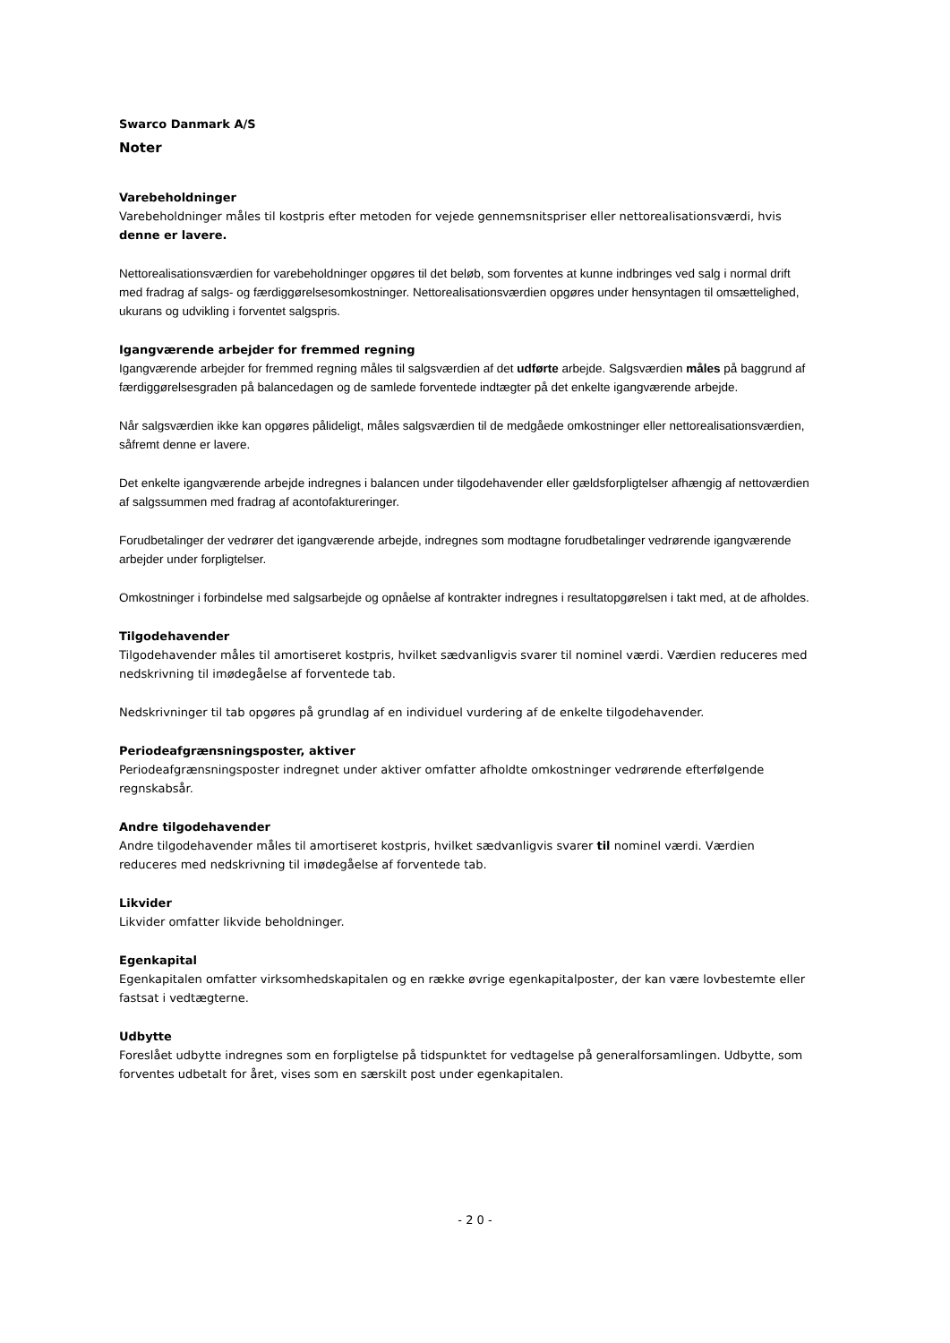Swarco Danmark A/S
Noter
Varebeholdninger
Varebeholdninger måles til kostpris efter metoden for vejede gennemsnitspriser eller nettorealisationsværdi, hvis denne er lavere.
Nettorealisationsværdien for varebeholdninger opgøres til det beløb, som forventes at kunne indbringes ved salg i normal drift med fradrag af salgs- og færdiggørelsesomkostninger. Nettorealisationsværdien opgøres under hensyntagen til omsættelighed, ukurans og udvikling i forventet salgspris.
Igangværende arbejder for fremmed regning
Igangværende arbejder for fremmed regning måles til salgsværdien af det udførte arbejde. Salgsværdien måles på baggrund af færdiggørelsesgraden på balancedagen og de samlede forventede indtægter på det enkelte igangværende arbejde.
Når salgsværdien ikke kan opgøres pålideligt, måles salgsværdien til de medgåede omkostninger eller nettorealisationsværdien, såfremt denne er lavere.
Det enkelte igangværende arbejde indregnes i balancen under tilgodehavender eller gældsforpligtelser afhængig af nettoværdien af salgssummen med fradrag af acontofaktureringer.
Forudbetalinger der vedrører det igangværende arbejde, indregnes som modtagne forudbetalinger vedrørende igangværende arbejder under forpligtelser.
Omkostninger i forbindelse med salgsarbejde og opnåelse af kontrakter indregnes i resultatopgørelsen i takt med, at de afholdes.
Tilgodehavender
Tilgodehavender måles til amortiseret kostpris, hvilket sædvanligvis svarer til nominel værdi. Værdien reduceres med nedskrivning til imødegåelse af forventede tab.
Nedskrivninger til tab opgøres på grundlag af en individuel vurdering af de enkelte tilgodehavender.
Periodeafgrænsningsposter, aktiver
Periodeafgrænsningsposter indregnet under aktiver omfatter afholdte omkostninger vedrørende efterfølgende regnskabsår.
Andre tilgodehavender
Andre tilgodehavender måles til amortiseret kostpris, hvilket sædvanligvis svarer til nominel værdi. Værdien reduceres med nedskrivning til imødegåelse af forventede tab.
Likvider
Likvider omfatter likvide beholdninger.
Egenkapital
Egenkapitalen omfatter virksomhedskapitalen og en række øvrige egenkapitalposter, der kan være lovbestemte eller fastsat i vedtægterne.
Udbytte
Foreslået udbytte indregnes som en forpligtelse på tidspunktet for vedtagelse på generalforsamlingen. Udbytte, som forventes udbetalt for året, vises som en særskilt post under egenkapitalen.
- 2 0 -